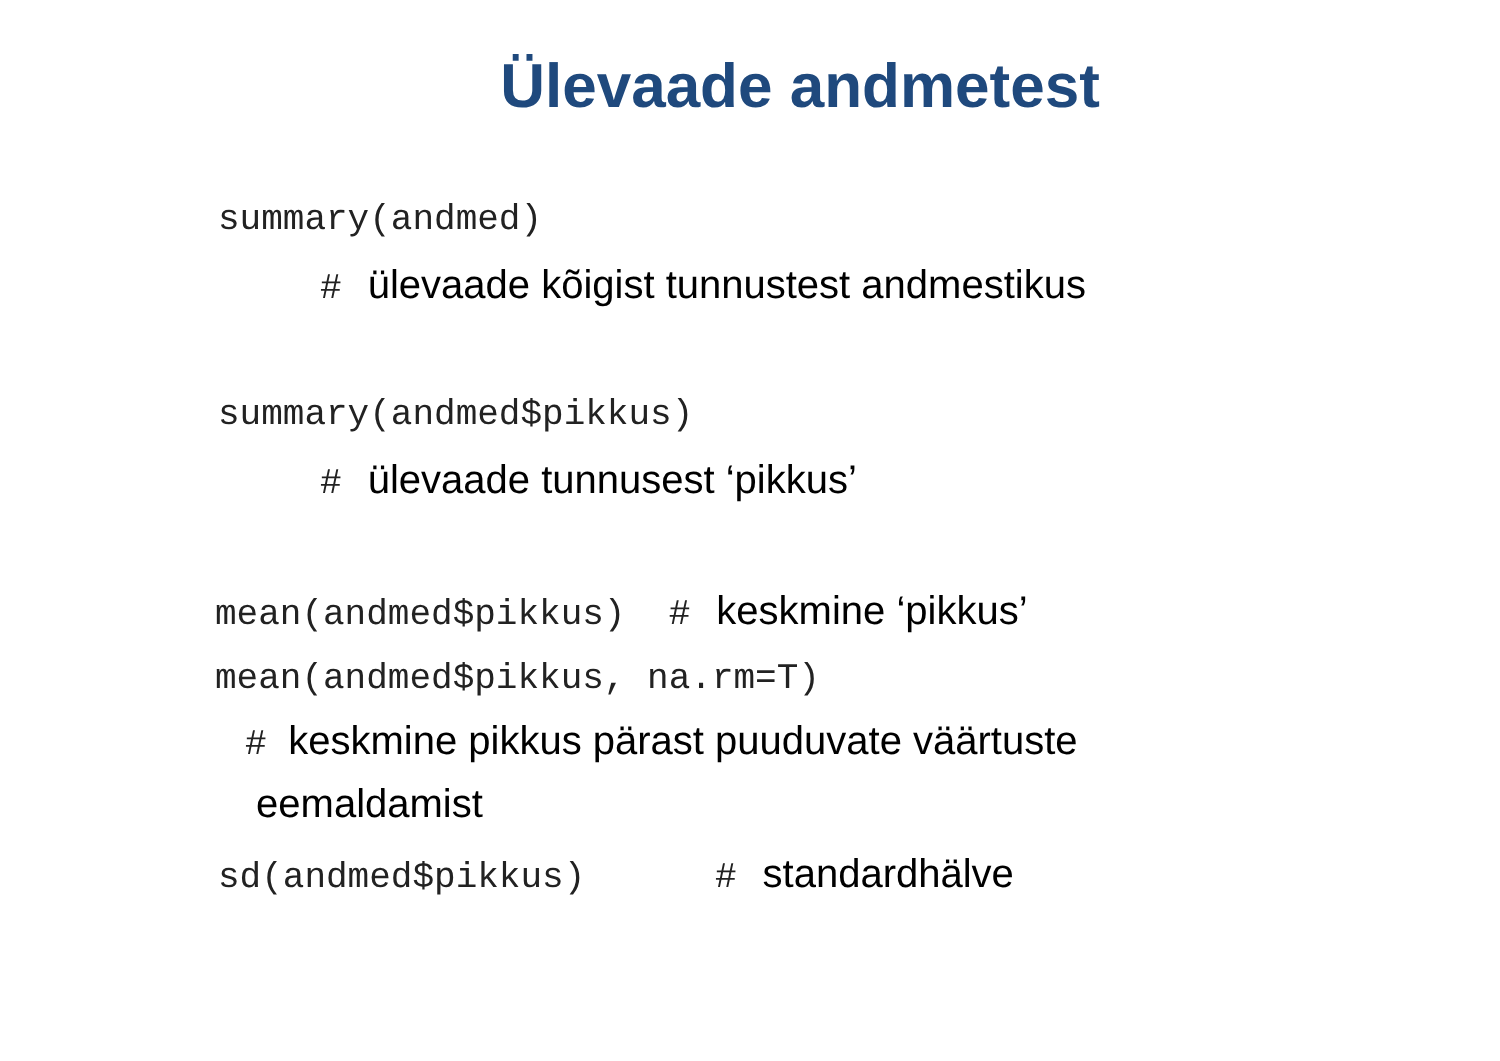Ülevaade andmetest
summary(andmed)
# ülevaade kõigist tunnustest andmestikus
summary(andmed$pikkus)
# ülevaade tunnusest ‘pikkus’
mean(andmed$pikkus) # keskmine ‘pikkus’
mean(andmed$pikkus, na.rm=T)
# keskmine pikkus pärast puuduvate väärtuste
eemaldamist
sd(andmed$pikkus) # standardhälve